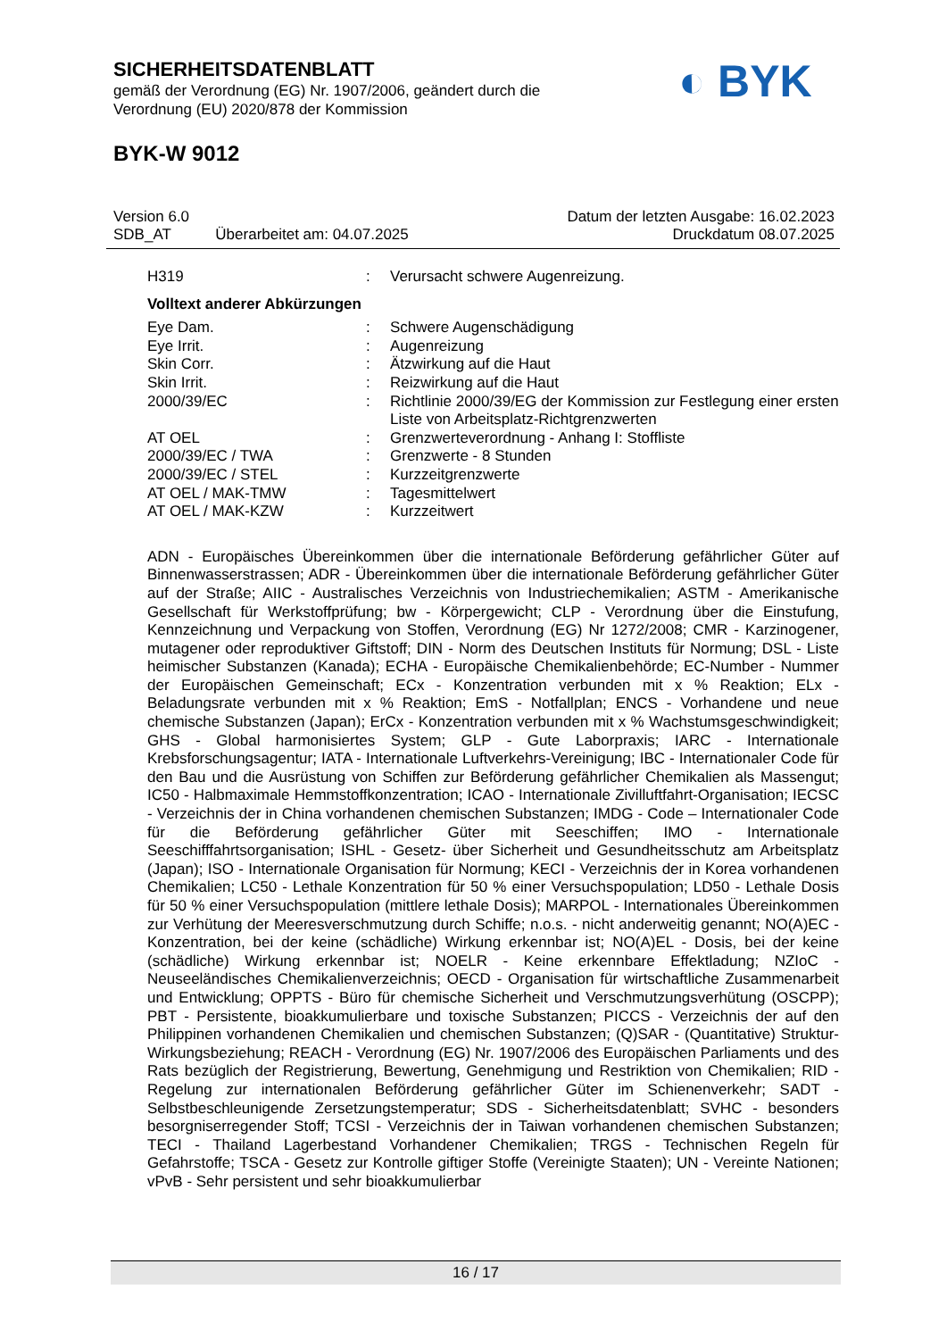SICHERHEITSDATENBLATT
gemäß der Verordnung (EG) Nr. 1907/2006, geändert durch die
Verordnung (EU) 2020/878 der Kommission
◐ BYK
BYK-W 9012
| Version 6.0 | | Datum der letzten Ausgabe: 16.02.2023 |
| SDB_AT | Überarbeitet am: 04.07.2025 | Druckdatum 08.07.2025 |
| H319 | : | Verursacht schwere Augenreizung. |
Volltext anderer Abkürzungen
| Eye Dam. | : | Schwere Augenschädigung |
| Eye Irrit. | : | Augenreizung |
| Skin Corr. | : | Ätzwirkung auf die Haut |
| Skin Irrit. | : | Reizwirkung auf die Haut |
| 2000/39/EC | : | Richtlinie 2000/39/EG der Kommission zur Festlegung einer ersten Liste von Arbeitsplatz-Richtgrenzwerten |
| AT OEL | : | Grenzwerteverordnung - Anhang I: Stoffliste |
| 2000/39/EC / TWA | : | Grenzwerte - 8 Stunden |
| 2000/39/EC / STEL | : | Kurzzeitgrenzwerte |
| AT OEL / MAK-TMW | : | Tagesmittelwert |
| AT OEL / MAK-KZW | : | Kurzzeitwert |
ADN - Europäisches Übereinkommen über die internationale Beförderung gefährlicher Güter auf Binnenwasserstrassen; ADR - Übereinkommen über die internationale Beförderung gefährlicher Güter auf der Straße; AIIC - Australisches Verzeichnis von Industriechemikalien; ASTM - Amerikanische Gesellschaft für Werkstoffprüfung; bw - Körpergewicht; CLP - Verordnung über die Einstufung, Kennzeichnung und Verpackung von Stoffen, Verordnung (EG) Nr 1272/2008; CMR - Karzinogener, mutagener oder reproduktiver Giftstoff; DIN - Norm des Deutschen Instituts für Normung; DSL - Liste heimischer Substanzen (Kanada); ECHA - Europäische Chemikalienbehörde; EC-Number - Nummer der Europäischen Gemeinschaft; ECx - Konzentration verbunden mit x % Reaktion; ELx - Beladungsrate verbunden mit x % Reaktion; EmS - Notfallplan; ENCS - Vorhandene und neue chemische Substanzen (Japan); ErCx - Konzentration verbunden mit x % Wachstumsgeschwindigkeit; GHS - Global harmonisiertes System; GLP - Gute Laborpraxis; IARC - Internationale Krebsforschungsagentur; IATA - Internationale Luftverkehrs-Vereinigung; IBC - Internationaler Code für den Bau und die Ausrüstung von Schiffen zur Beförderung gefährlicher Chemikalien als Massengut; IC50 - Halbmaximale Hemmstoffkonzentration; ICAO - Internationale Zivilluftfahrt-Organisation; IECSC - Verzeichnis der in China vorhandenen chemischen Substanzen; IMDG - Code – Internationaler Code für die Beförderung gefährlicher Güter mit Seeschiffen; IMO - Internationale Seeschifffahrtsorganisation; ISHL - Gesetz- über Sicherheit und Gesundheitsschutz am Arbeitsplatz (Japan); ISO - Internationale Organisation für Normung; KECI - Verzeichnis der in Korea vorhandenen Chemikalien; LC50 - Lethale Konzentration für 50 % einer Versuchspopulation; LD50 - Lethale Dosis für 50 % einer Versuchspopulation (mittlere lethale Dosis); MARPOL - Internationales Übereinkommen zur Verhütung der Meeresverschmutzung durch Schiffe; n.o.s. - nicht anderweitig genannt; NO(A)EC - Konzentration, bei der keine (schädliche) Wirkung erkennbar ist; NO(A)EL - Dosis, bei der keine (schädliche) Wirkung erkennbar ist; NOELR - Keine erkennbare Effektladung; NZIoC - Neuseeländisches Chemikalienverzeichnis; OECD - Organisation für wirtschaftliche Zusammenarbeit und Entwicklung; OPPTS - Büro für chemische Sicherheit und Verschmutzungsverhütung (OSCPP); PBT - Persistente, bioakkumulierbare und toxische Substanzen; PICCS - Verzeichnis der auf den Philippinen vorhandenen Chemikalien und chemischen Substanzen; (Q)SAR - (Quantitative) Struktur-Wirkungsbeziehung; REACH - Verordnung (EG) Nr. 1907/2006 des Europäischen Parliaments und des Rats bezüglich der Registrierung, Bewertung, Genehmigung und Restriktion von Chemikalien; RID - Regelung zur internationalen Beförderung gefährlicher Güter im Schienenverkehr; SADT - Selbstbeschleunigende Zersetzungstemperatur; SDS - Sicherheitsdatenblatt; SVHC - besonders besorgniserregender Stoff; TCSI - Verzeichnis der in Taiwan vorhandenen chemischen Substanzen; TECI - Thailand Lagerbestand Vorhandener Chemikalien; TRGS - Technischen Regeln für Gefahrstoffe; TSCA - Gesetz zur Kontrolle giftiger Stoffe (Vereinigte Staaten); UN - Vereinte Nationen; vPvB - Sehr persistent und sehr bioakkumulierbar
16 / 17